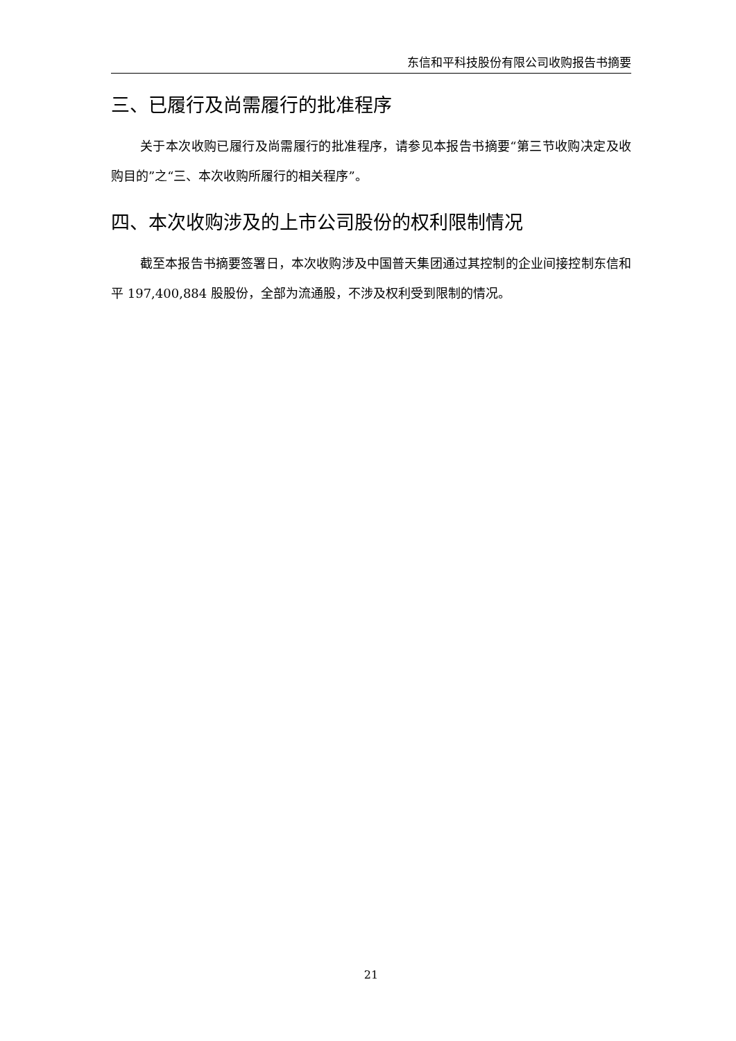东信和平科技股份有限公司收购报告书摘要
三、已履行及尚需履行的批准程序
关于本次收购已履行及尚需履行的批准程序，请参见本报告书摘要“第三节收购决定及收购目的”之“三、本次收购所履行的相关程序”。
四、本次收购涉及的上市公司股份的权利限制情况
截至本报告书摘要签署日，本次收购涉及中国普天集团通过其控制的企业间接控制东信和平 197,400,884 股股份，全部为流通股，不涉及权利受到限制的情况。
21